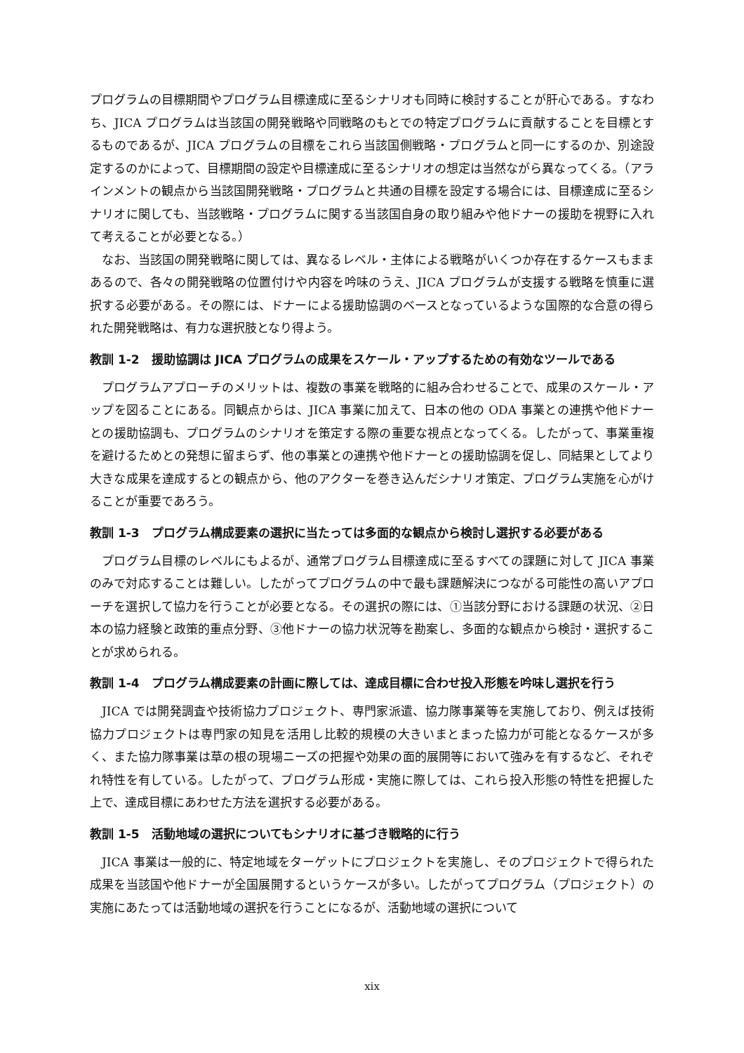プログラムの目標期間やプログラム目標達成に至るシナリオも同時に検討することが肝心である。すなわち、JICA プログラムは当該国の開発戦略や同戦略のもとでの特定プログラムに貢献することを目標とするものであるが、JICA プログラムの目標をこれら当該国側戦略・プログラムと同一にするのか、別途設定するのかによって、目標期間の設定や目標達成に至るシナリオの想定は当然ながら異なってくる。（アラインメントの観点から当該国開発戦略・プログラムと共通の目標を設定する場合には、目標達成に至るシナリオに関しても、当該戦略・プログラムに関する当該国自身の取り組みや他ドナーの援助を視野に入れて考えることが必要となる。）
なお、当該国の開発戦略に関しては、異なるレベル・主体による戦略がいくつか存在するケースもままあるので、各々の開発戦略の位置付けや内容を吟味のうえ、JICA プログラムが支援する戦略を慎重に選択する必要がある。その際には、ドナーによる援助協調のベースとなっているような国際的な合意の得られた開発戦略は、有力な選択肢となり得よう。
教訓 1-2　援助協調は JICA プログラムの成果をスケール・アップするための有効なツールである
プログラムアプローチのメリットは、複数の事業を戦略的に組み合わせることで、成果のスケール・アップを図ることにある。同観点からは、JICA 事業に加えて、日本の他の ODA 事業との連携や他ドナーとの援助協調も、プログラムのシナリオを策定する際の重要な視点となってくる。したがって、事業重複を避けるためとの発想に留まらず、他の事業との連携や他ドナーとの援助協調を促し、同結果としてより大きな成果を達成するとの観点から、他のアクターを巻き込んだシナリオ策定、プログラム実施を心がけることが重要であろう。
教訓 1-3　プログラム構成要素の選択に当たっては多面的な観点から検討し選択する必要がある
プログラム目標のレベルにもよるが、通常プログラム目標達成に至るすべての課題に対して JICA 事業のみで対応することは難しい。したがってプログラムの中で最も課題解決につながる可能性の高いアプローチを選択して協力を行うことが必要となる。その選択の際には、①当該分野における課題の状況、②日本の協力経験と政策的重点分野、③他ドナーの協力状況等を勘案し、多面的な観点から検討・選択することが求められる。
教訓 1-4　プログラム構成要素の計画に際しては、達成目標に合わせ投入形態を吟味し選択を行う
JICA では開発調査や技術協力プロジェクト、専門家派遣、協力隊事業等を実施しており、例えば技術協力プロジェクトは専門家の知見を活用し比較的規模の大きいまとまった協力が可能となるケースが多く、また協力隊事業は草の根の現場ニーズの把握や効果の面的展開等において強みを有するなど、それぞれ特性を有している。したがって、プログラム形成・実施に際しては、これら投入形態の特性を把握した上で、達成目標にあわせた方法を選択する必要がある。
教訓 1-5　活動地域の選択についてもシナリオに基づき戦略的に行う
JICA 事業は一般的に、特定地域をターゲットにプロジェクトを実施し、そのプロジェクトで得られた成果を当該国や他ドナーが全国展開するというケースが多い。したがってプログラム（プロジェクト）の実施にあたっては活動地域の選択を行うことになるが、活動地域の選択について
xix